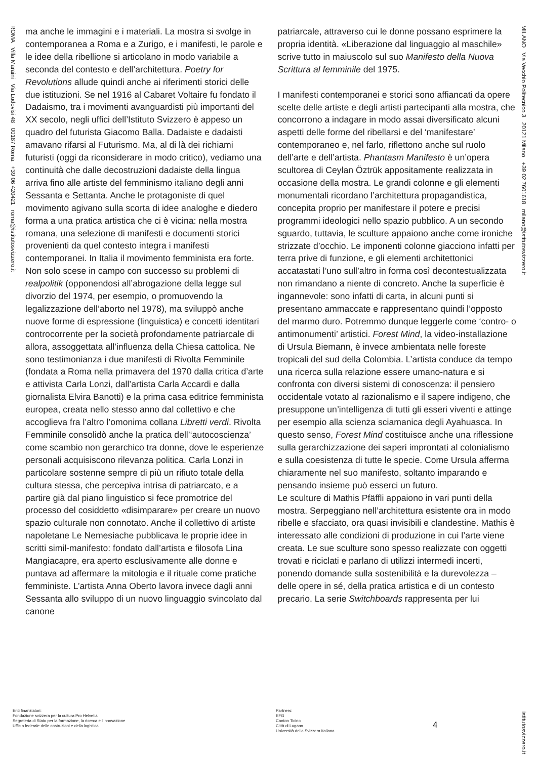ROMA Villa Maraini Via Ludovisi 48 00187 Roma +39 06 420421 roma@istitutosvizzero.it
ma anche le immagini e i materiali. La mostra si svolge in contemporanea a Roma e a Zurigo, e i manifesti, le parole e le idee della ribellione si articolano in modo variabile a seconda del contesto e dell’architettura. Poetry for Revolutions allude quindi anche ai riferimenti storici delle due istituzioni. Se nel 1916 al Cabaret Voltaire fu fondato il Dadaismo, tra i movimenti avanguardisti più importanti del XX secolo, negli uffici dell’Istituto Svizzero è appeso un quadro del futurista Giacomo Balla. Dadaiste e dadaisti amavano rifarsi al Futurismo. Ma, al di là dei richiami futuristi (oggi da riconsiderare in modo critico), vediamo una continuità che dalle decostruzioni dadaiste della lingua arriva fino alle artiste del femminismo italiano degli anni Sessanta e Settanta. Anche le protagoniste di quel movimento agivano sulla scorta di idee analoghe e diedero forma a una pratica artistica che ci è vicina: nella mostra romana, una selezione di manifesti e documenti storici provenienti da quel contesto integra i manifesti contemporanei. In Italia il movimento femminista era forte. Non solo scese in campo con successo su problemi di realpolitik (opponendosi all’abrogazione della legge sul divorzio del 1974, per esempio, o promuovendo la legalizzazione dell’aborto nel 1978), ma sviluppò anche nuove forme di espressione (linguistica) e concetti identitari controcorrente per la società profondamente patriarcale di allora, assoggettata all’influenza della Chiesa cattolica. Ne sono testimonianza i due manifesti di Rivolta Femminile (fondata a Roma nella primavera del 1970 dalla critica d’arte e attivista Carla Lonzi, dall’artista Carla Accardi e dalla giornalista Elvira Banotti) e la prima casa editrice femminista europea, creata nello stesso anno dal collettivo e che accoglieva fra l’altro l’omonima collana Libretti verdi. Rivolta Femminile consolidò anche la pratica dell’‘autocoscienza’ come scambio non gerarchico tra donne, dove le esperienze personali acquisiscono rilevanza politica. Carla Lonzi in particolare sostenne sempre di più un rifiuto totale della cultura stessa, che percepiva intrisa di patriarcato, e a partire già dal piano linguistico si fece promotrice del processo del cosiddetto «disimparare» per creare un nuovo spazio culturale non connotato. Anche il collettivo di artiste napoletane Le Nemesiache pubblicava le proprie idee in scritti simil-manifesto: fondato dall’artista e filosofa Lina Mangiacapre, era aperto esclusivamente alle donne e puntava ad affermare la mitologia e il rituale come pratiche femministe. L’artista Anna Oberto lavora invece dagli anni Sessanta allo sviluppo di un nuovo linguaggio svincolato dal canone
patriarcale, attraverso cui le donne possano esprimere la propria identità. «Liberazione dal linguaggio al maschile» scrive tutto in maiuscolo sul suo Manifesto della Nuova Scrittura al femminile del 1975.
I manifesti contemporanei e storici sono affiancati da opere scelte delle artiste e degli artisti partecipanti alla mostra, che concorrono a indagare in modo assai diversificato alcuni aspetti delle forme del ribellarsi e del ‘manifestare’ contemporaneo e, nel farlo, riflettono anche sul ruolo dell’arte e dell’artista. Phantasm Manifesto è un’opera scultorea di Ceylan Öztrük appositamente realizzata in occasione della mostra. Le grandi colonne e gli elementi monumentali ricordano l’architettura propagandistica, concepita proprio per manifestare il potere e precisi programmi ideologici nello spazio pubblico. A un secondo sguardo, tuttavia, le sculture appaiono anche come ironiche strizzate d’occhio. Le imponenti colonne giacciono infatti per terra prive di funzione, e gli elementi architettonici accatastati l’uno sull’altro in forma così decontestualizzata non rimandano a niente di concreto. Anche la superficie è ingannevole: sono infatti di carta, in alcuni punti si presentano ammaccate e rappresentano quindi l’opposto del marmo duro. Potremmo dunque leggerle come ‘contro- o antimonumenti’ artistici. Forest Mind, la video-installazione di Ursula Biemann, è invece ambientata nelle foreste tropicali del sud della Colombia. L’artista conduce da tempo una ricerca sulla relazione essere umano-natura e si confronta con diversi sistemi di conoscenza: il pensiero occidentale votato al razionalismo e il sapere indigeno, che presuppone un’intelligenza di tutti gli esseri viventi e attinge per esempio alla scienza sciamanica degli Ayahuasca. In questo senso, Forest Mind costituisce anche una riflessione sulla gerarchizzazione dei saperi improntati al colonialismo e sulla coesistenza di tutte le specie. Come Ursula afferma chiaramente nel suo manifesto, soltanto imparando e pensando insieme può esserci un futuro.
Le sculture di Mathis Pfäffli appaiono in vari punti della mostra. Serpeggiano nell’architettura esistente ora in modo ribelle e sfacciato, ora quasi invisibili e clandestine. Mathis è interessato alle condizioni di produzione in cui l’arte viene creata. Le sue sculture sono spesso realizzate con oggetti trovati e riciclati e parlano di utilizzi intermedi incerti, ponendo domande sulla sostenibilità e la durevolezza – delle opere in sé, della pratica artistica e di un contesto precario. La serie Switchboards rappresenta per lui
MILANO Via Vecchio Politecnico 3 20121 Milano +39 02 7601618 milano@istitutosvizzero.it
Enti finanziatori:
Fondazione svizzera per la cultura Pro Helvetia
Segreteria di Stato per la formazione, la ricerca e l’innovazione
Ufficio federale delle costruzioni e della logistica
Partners:
EFG
Canton Ticino
Città di Lugano
Università della Svizzera Italiana
4
istitutosvizzero.it